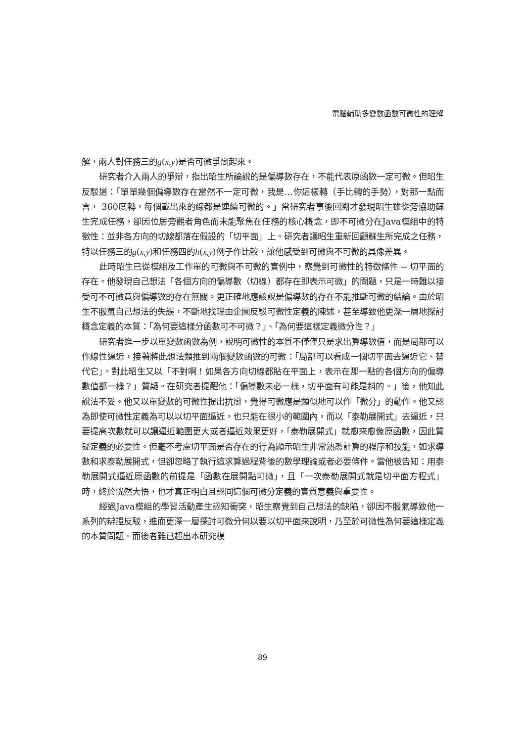電腦輔助多變數函數可微性的理解
解，兩人對任務三的g(x,y)是否可微爭辯起來。
研究者介入兩人的爭辯，指出昭生所論說的是偏導數存在，不能代表原函數一定可微。但昭生反駁道：「單單幾個偏導數存在當然不一定可微，我是…你這樣轉（手比轉的手勢），對那一點而言， 360度轉，每個截出來的線都是連續可微的。」當研究者事後回溯才發現昭生雖從旁協助蘇生完成任務，卻因位居旁觀者角色而未能聚焦在任務的核心概念，即不可微分在Java模組中的特徵性：並非各方向的切線都落在假設的「切平面」上。研究者讓昭生重新回顧蘇生所完成之任務，特以任務三的g(x,y)和任務四的h(x,y)例子作比較，讓他感受到可微與不可微的具像差異。
此時昭生已從模組及工作單的可微與不可微的實例中，察覺到可微性的特徵條件 -- 切平面的存在。他發現自己想法「各個方向的偏導數（切線）都存在即表示可微」的問題，只是一時難以接受可不可微竟與偏導數的存在無關。更正確地應該說是偏導數的存在不能推斷可微的結論。由於昭生不服氣自己想法的失誤，不斷地找理由企圖反駁可微性定義的陳述，甚至導致他更深一層地探討概念定義的本質：「為何要這樣分函數可不可微？」、「為何要這樣定義微分性？」
研究者進一步以單變數函數為例，說明可微性的本質不僅僅只是求出算導數值，而是局部可以作線性逼近，接著將此想法類推到兩個變數函數的可微：「局部可以看成一個切平面去逼近它、替代它」。對此昭生又以「不對啊！如果各方向切線都貼在平面上，表示在那一點的各個方向的偏導數值都一樣？」質疑。在研究者提醒他：「偏導數未必一樣，切平面有可能是斜的。」後，他知此說法不妥。他又以單變數的可微性提出抗辯，覺得可微應是類似地可以作「微分」的動作。他又認為即使可微性定義為可以以切平面逼近，也只能在很小的範圍內，而以「泰勒展開式」去逼近，只要提高次數就可以讓逼近範圍更大或者逼近效果更好，「泰勒展開式」就愈來愈像原函數，因此質疑定義的必要性。但毫不考慮切平面是否存在的行為顯示昭生非常熟悉計算的程序和技能，如求導數和求泰勒展開式，但卻忽略了執行這求算過程背後的數學理論或者必要條件。當他被告知：用泰勒展開式逼近原函數的前提是「函數在展開點可微」，且「一次泰勒展開式就是切平面方程式」時，終於恍然大悟，也才真正明白且認同這個可微分定義的實質意義與重要性。
經過Java模組的學習活動產生認知衝突，昭生察覺到自己想法的缺陷，卻因不服氣導致他一系列的辯證反駁，進而更深一層探討可微分何以要以切平面來說明，乃至於可微性為何要這樣定義的本質問題。而後者雖已超出本研究模
89